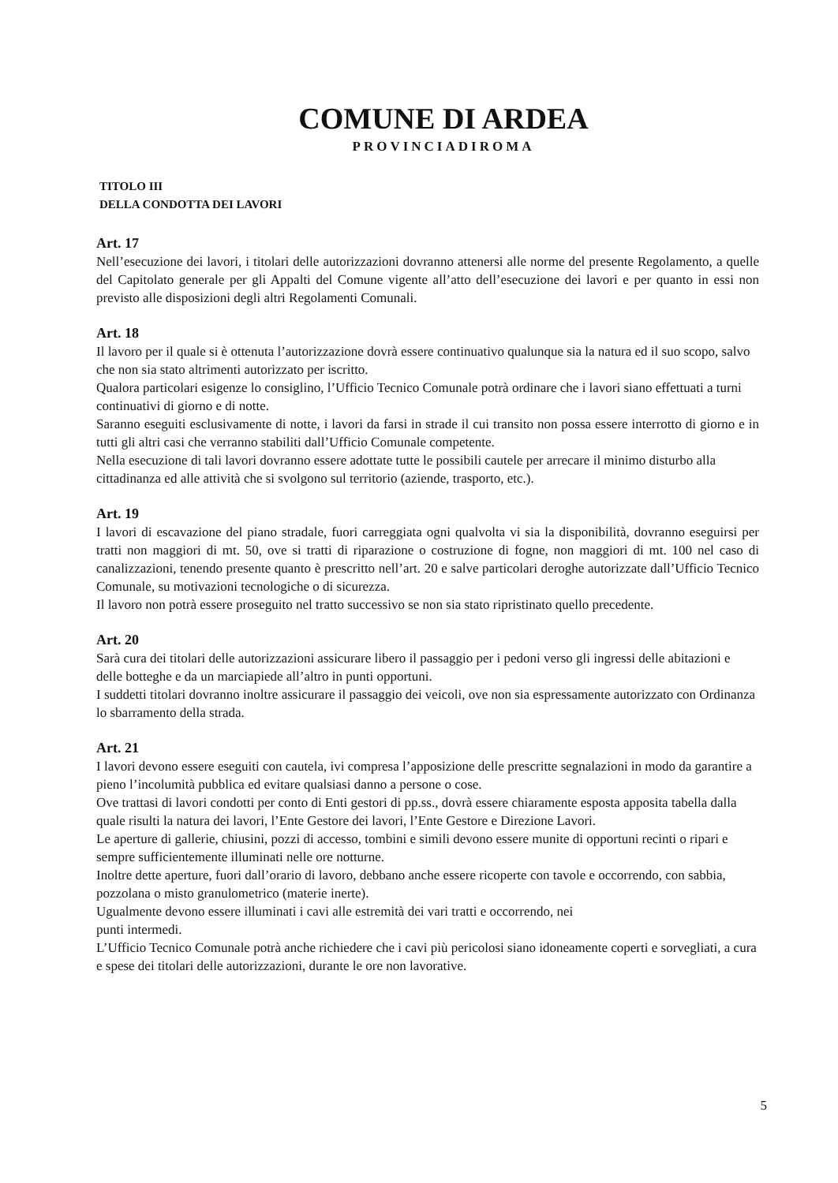COMUNE DI ARDEA
PROVINCIADIROMA
TITOLO III
DELLA CONDOTTA DEI LAVORI
Art. 17
Nell’esecuzione dei lavori, i titolari delle autorizzazioni dovranno attenersi alle norme del presente Regolamento, a quelle del Capitolato generale per gli Appalti del Comune vigente all’atto dell’esecuzione dei lavori e per quanto in essi non previsto alle disposizioni degli altri Regolamenti Comunali.
Art. 18
Il lavoro per il quale si è ottenuta l’autorizzazione dovrà essere continuativo qualunque sia la natura ed il suo scopo, salvo che non sia stato altrimenti autorizzato per iscritto.
Qualora particolari esigenze lo consiglino, l’Ufficio Tecnico Comunale potrà ordinare che i lavori siano effettuati a turni continuativi di giorno e di notte.
Saranno eseguiti esclusivamente di notte, i lavori da farsi in strade il cui transito non possa essere interrotto di giorno e in tutti gli altri casi che verranno stabiliti dall’Ufficio Comunale competente.
Nella esecuzione di tali lavori dovranno essere adottate tutte le possibili cautele per arrecare il minimo disturbo alla cittadinanza ed alle attività che si svolgono sul territorio (aziende, trasporto, etc.).
Art. 19
I lavori di escavazione del piano stradale, fuori carreggiata ogni qualvolta vi sia la disponibilità, dovranno eseguirsi per tratti non maggiori di mt. 50, ove si tratti di riparazione o costruzione di fogne, non maggiori di mt. 100 nel caso di canalizzazioni, tenendo presente quanto è prescritto nell’art. 20 e salve particolari deroghe autorizzate dall’Ufficio Tecnico Comunale, su motivazioni tecnologiche o di sicurezza.
Il lavoro non potrà essere proseguito nel tratto successivo se non sia stato ripristinato quello precedente.
Art. 20
Sarà cura dei titolari delle autorizzazioni assicurare libero il passaggio per i pedoni verso gli ingressi delle abitazioni e delle botteghe e da un marciapiede all’altro in punti opportuni.
I suddetti titolari dovranno inoltre assicurare il passaggio dei veicoli, ove non sia espressamente autorizzato con Ordinanza lo sbarramento della strada.
Art. 21
I lavori devono essere eseguiti con cautela, ivi compresa l’apposizione delle prescritte segnalazioni in modo da garantire a pieno l’incolumità pubblica ed evitare qualsiasi danno a persone o cose.
Ove trattasi di lavori condotti per conto di Enti gestori di pp.ss., dovrà essere chiaramente esposta apposita tabella dalla quale risulti la natura dei lavori, l’Ente Gestore dei lavori, l’Ente Gestore e Direzione Lavori.
Le aperture di gallerie, chiusini, pozzi di accesso, tombini e simili devono essere munite di opportuni recinti o ripari e sempre sufficientemente illuminati nelle ore notturne.
Inoltre dette aperture, fuori dall’orario di lavoro, debbano anche essere ricoperte con tavole e occorrendo, con sabbia, pozzolana o misto granulometrico (materie inerte).
Ugualmente devono essere illuminati i cavi alle estremità dei vari tratti e occorrendo, nei
punti intermedi.
L’Ufficio Tecnico Comunale potrà anche richiedere che i cavi più pericolosi siano idoneamente coperti e sorvegliati, a cura e spese dei titolari delle autorizzazioni, durante le ore non lavorative.
5